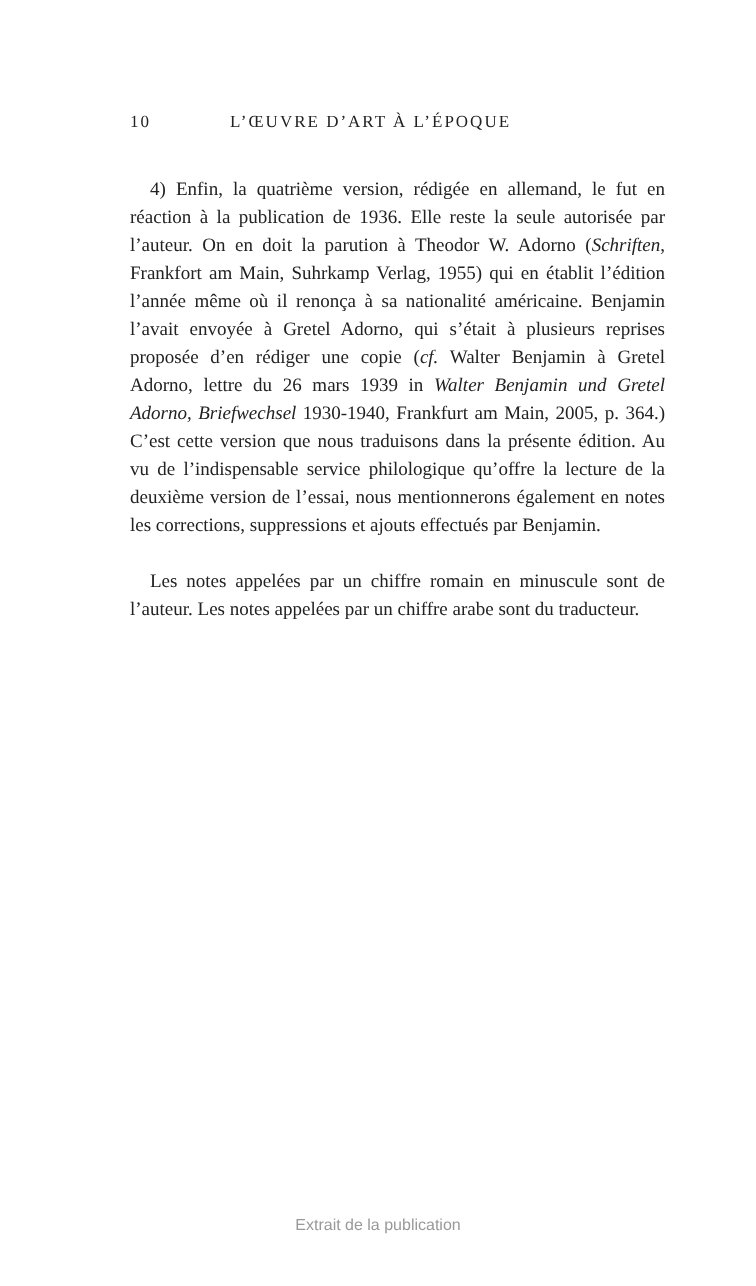10 L’ŒUVRE D’ART À L’ÉPOQUE
4) Enfin, la quatrième version, rédigée en allemand, le fut en réaction à la publication de 1936. Elle reste la seule autorisée par l’auteur. On en doit la parution à Theodor W. Adorno (Schriften, Frankfort am Main, Suhrkamp Verlag, 1955) qui en établit l’édition l’année même où il renonça à sa nationalité américaine. Benjamin l’avait envoyée à Gretel Adorno, qui s’était à plusieurs reprises proposée d’en rédiger une copie (cf. Walter Benjamin à Gretel Adorno, lettre du 26 mars 1939 in Walter Benjamin und Gretel Adorno, Briefwechsel 1930-1940, Frankfurt am Main, 2005, p. 364.) C’est cette version que nous traduisons dans la présente édition. Au vu de l’indispensable service philologique qu’offre la lecture de la deuxième version de l’essai, nous mentionnerons également en notes les corrections, suppressions et ajouts effectués par Benjamin.
Les notes appelées par un chiffre romain en minuscule sont de l’auteur. Les notes appelées par un chiffre arabe sont du traducteur.
Extrait de la publication